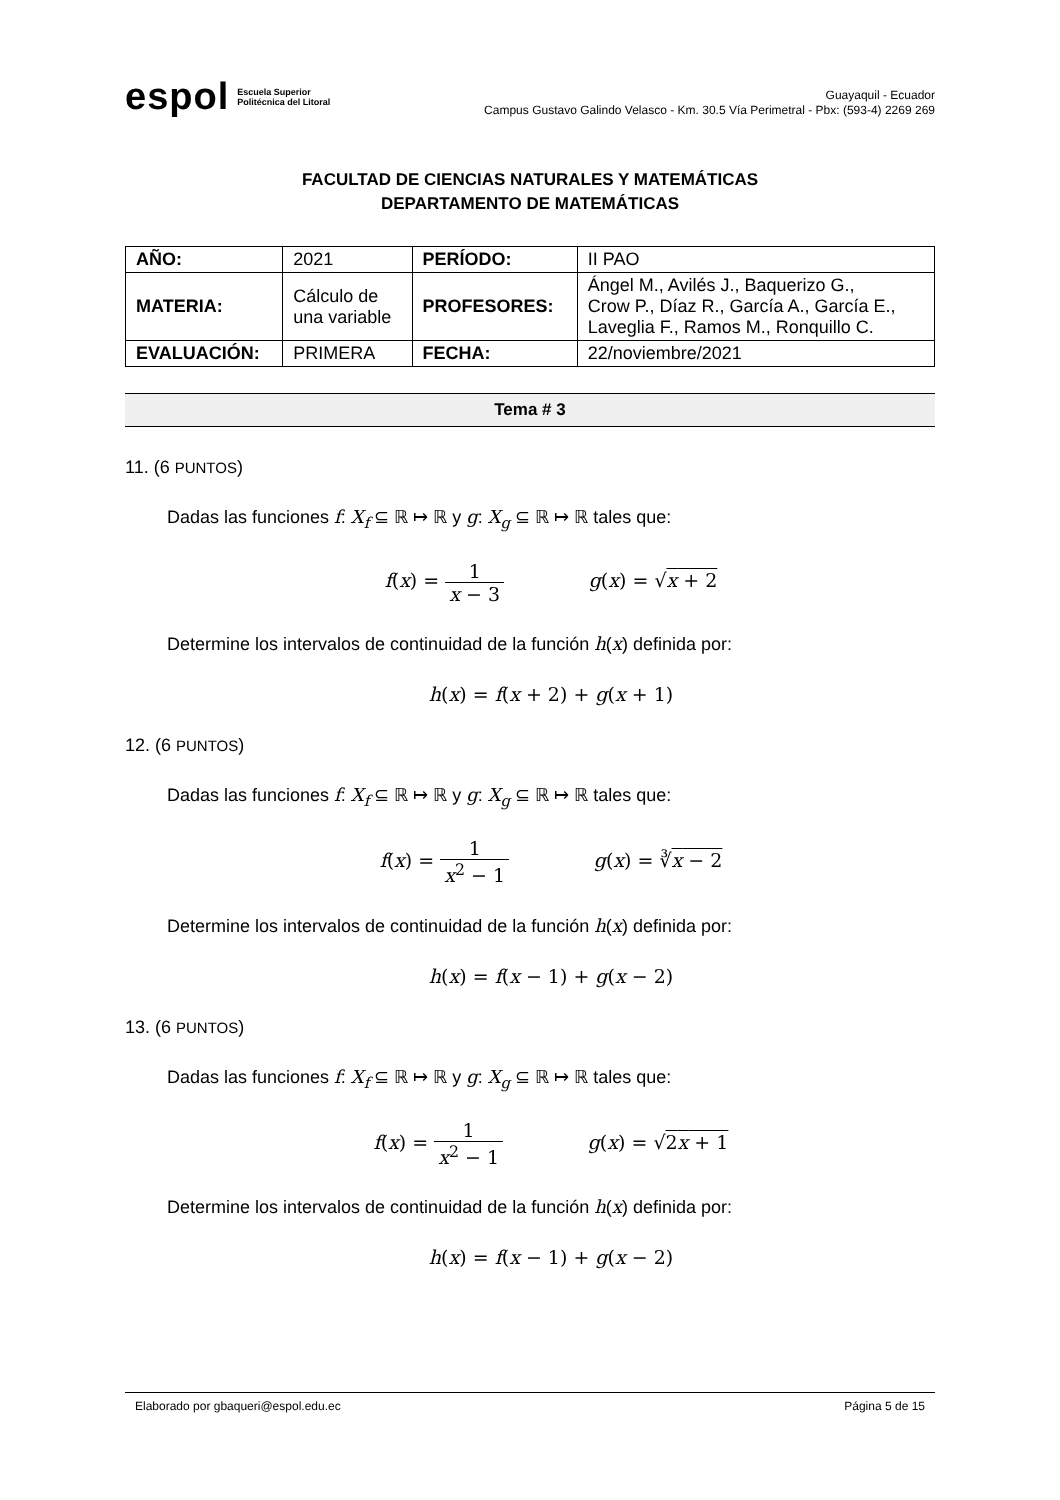espol Escuela Superior
Politécnica del Litoral
Guayaquil - Ecuador
Campus Gustavo Galindo Velasco - Km. 30.5 Vía Perimetral - Pbx: (593-4) 2269 269
FACULTAD DE CIENCIAS NATURALES Y MATEMÁTICAS
DEPARTAMENTO DE MATEMÁTICAS
| AÑO: | 2021 | PERÍODO: | II PAO |
| MATERIA: | Cálculo de una variable | PROFESORES: | Ángel M., Avilés J., Baquerizo G., Crow P., Díaz R., García A., García E., Laveglia F., Ramos M., Ronquillo C. |
| EVALUACIÓN: | PRIMERA | FECHA: | 22/noviembre/2021 |
Tema # 3
11. (6 PUNTOS)
Dadas las funciones f: X<sub>f</sub> ⊆ ℝ ↦ ℝ y g: X<sub>g</sub> ⊆ ℝ ↦ ℝ tales que:
f(x) = 1 x − 3 g(x) = √x + 2
Determine los intervalos de continuidad de la función h(x) definida por:
h(x) = f(x + 2) + g(x + 1)
12. (6 PUNTOS)
Dadas las funciones f: X<sub>f</sub> ⊆ ℝ ↦ ℝ y g: X<sub>g</sub> ⊆ ℝ ↦ ℝ tales que:
f(x) = 1 x<sup>2</sup> − 1 g(x) = ∛x − 2
Determine los intervalos de continuidad de la función h(x) definida por:
h(x) = f(x − 1) + g(x − 2)
13. (6 PUNTOS)
Dadas las funciones f: X<sub>f</sub> ⊆ ℝ ↦ ℝ y g: X<sub>g</sub> ⊆ ℝ ↦ ℝ tales que:
f(x) = 1 x<sup>2</sup> − 1 g(x) = √2x + 1
Determine los intervalos de continuidad de la función h(x) definida por:
h(x) = f(x − 1) + g(x − 2)
Elaborado por gbaqueri@espol.edu.ec Página 5 de 15